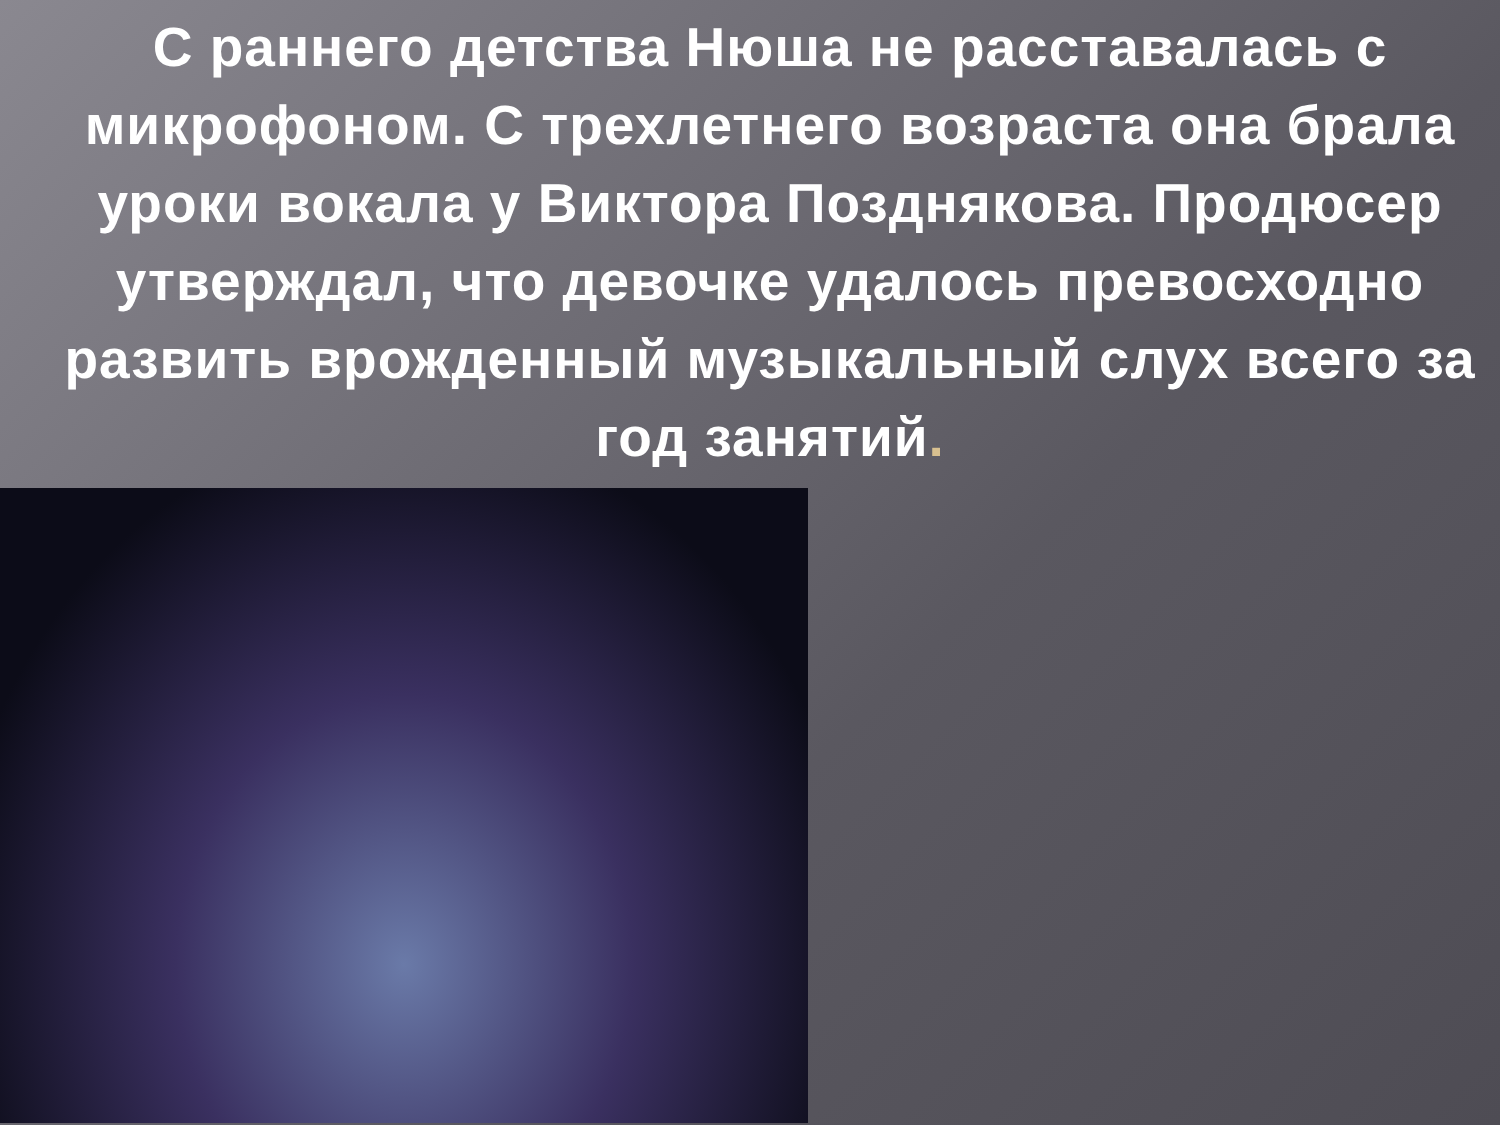С раннего детства Нюша не расставалась с микрофоном. С трехлетнего возраста она брала уроки вокала у Виктора Позднякова. Продюсер утверждал, что девочке удалось превосходно развить врожденный музыкальный слух всего за год занятий.